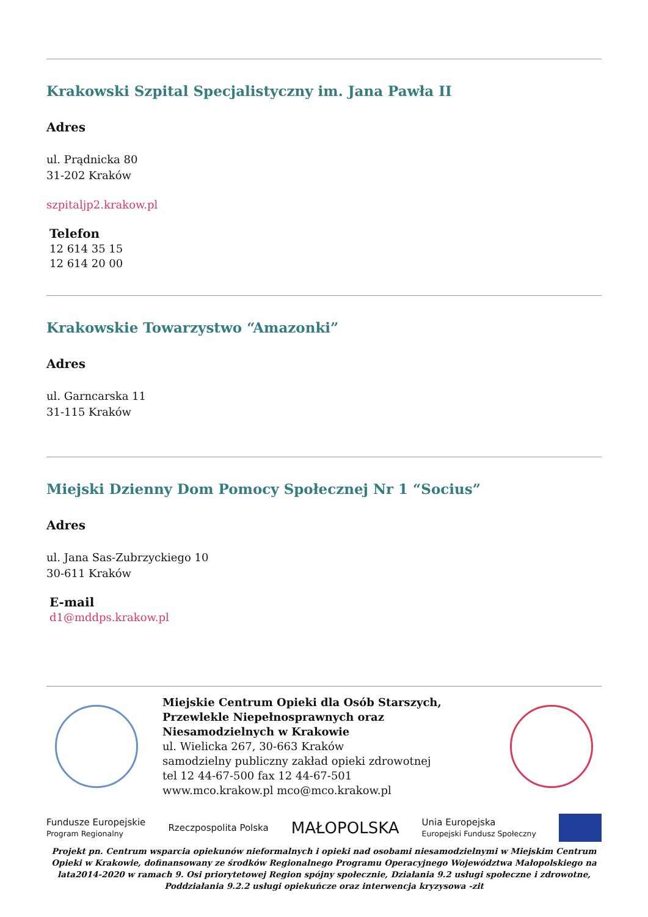Krakowski Szpital Specjalistyczny im. Jana Pawła II
Adres
ul. Prądnicka 80
31-202 Kraków
szpitaljp2.krakow.pl
Telefon
12 614 35 15
12 614 20 00
Krakowskie Towarzystwo “Amazonki”
Adres
ul. Garncarska 11
31-115 Kraków
Miejski Dzienny Dom Pomocy Społecznej Nr 1 “Socius”
Adres
ul. Jana Sas-Zubrzyckiego 10
30-611 Kraków
E-mail
d1@mddps.krakow.pl
Miejskie Centrum Opieki dla Osób Starszych, Przewlekle Niepełnosprawnych oraz Niesamodzielnych w Krakowie
ul. Wielicka 267, 30-663 Kraków
samodzielny publiczny zakład opieki zdrowotnej
tel 12 44-67-500 fax 12 44-67-501
www.mco.krakow.pl mco@mco.krakow.pl
Fundusze Europejskie
Program Regionalny Rzeczpospolita Polska MAŁOPOLSKA Unia Europejska
Europejski Fundusz Społeczny
Projekt pn. Centrum wsparcia opiekunów nieformalnych i opieki nad osobami niesamodzielnymi w Miejskim Centrum Opieki w Krakowie, dofinansowany ze środków Regionalnego Programu Operacyjnego Województwa Małopolskiego na lata2014-2020 w ramach 9. Osi priorytetowej Region spójny społecznie, Działania 9.2 usługi społeczne i zdrowotne, Poddziałania 9.2.2 usługi opiekuńcze oraz interwencja kryzysowa -zit